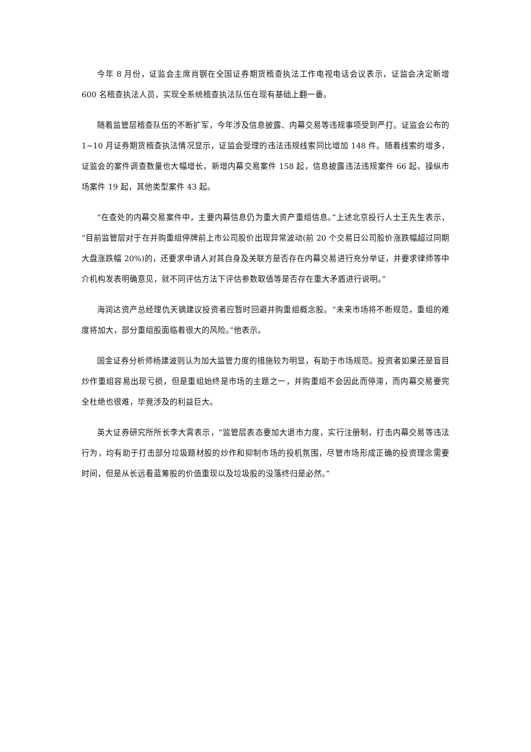今年 8 月份，证监会主席肖钢在全国证券期货稽查执法工作电视电话会议表示，证监会决定新增 600 名稽查执法人员，实现全系统稽查执法队伍在现有基础上翻一番。
随着监管层稽查队伍的不断扩军，今年涉及信息披露、内幕交易等违规事项受到严打。证监会公布的 1~10 月证券期货稽查执法情况显示，证监会受理的违法违规线索同比增加 148 件。随着线索的增多，证监会的案件调查数量也大幅增长，新增内幕交易案件 158 起，信息披露违法违规案件 66 起，操纵市场案件 19 起，其他类型案件 43 起。
“在查处的内幕交易案件中，主要内幕信息仍为重大资产重组信息。”上述北京投行人士王先生表示，“目前监管层对于在并购重组停牌前上市公司股价出现异常波动(前 20 个交易日公司股价涨跌幅超过同期大盘涨跌幅 20%)的，还要求申请人对其自身及关联方是否存在内幕交易进行充分举证，并要求律师等中介机构发表明确意见，就不同评估方法下评估参数取值等是否存在重大矛盾进行说明。”
海润达资产总经理仇天镝建议投资者应暂时回避并购重组概念股。“未来市场将不断规范，重组的难度将加大，部分重组股面临着很大的风险。”他表示。
国金证券分析师杨建波则认为加大监管力度的措施较为明显，有助于市场规范。投资者如果还是盲目炒作重组容易出现亏损，但是重组始终是市场的主题之一，并购重组不会因此而停滞，而内幕交易要完全杜绝也很难，毕竟涉及的利益巨大。
英大证券研究所所长李大霄表示，“监管层表态要加大退市力度，实行注册制，打击内幕交易等违法行为，均有助于打击部分垃圾题材股的炒作和抑制市场的投机氛围，尽管市场形成正确的投资理念需要时间，但是从长远看蓝筹股的价值重现以及垃圾股的没落终归是必然。”